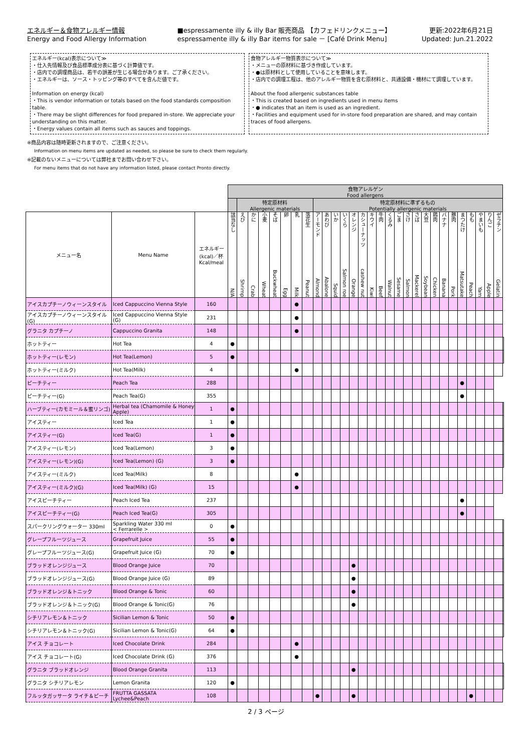エネルギー＆食物アレルギー情報
Energy and Food Allergy Information
■espressamente illy & illy Bar 販売商品 【カフェドリンクメニュー】
espressamente illy & illy Bar items for sale － [Café Drink Menu]
更新:2022年6月21日
Updated: Jun.21.2022
エネルギー(kcal)表示について≫
・仕入先情報及び食品標準成分表に基づく計算値です。
・店内での調理商品は、若干の誤差が生じる場合があります。ご了承ください。
・エネルギーは、ソース・トッピング等のすべてを含んだ値です。
Information on energy (kcal)
・This is vendor information or totals based on the food standards composition table.
・There may be slight differences for food prepared in-store. We appreciate your understanding on this matter.
・Energy values contain all items such as sauces and toppings.
食物アレルギー物質表示について≫
・メニューの原材料に基づき作成しています。
・●は原材料として使用していることを意味します。
・店内での調理工程は、他のアレルギー物質を含む原材料と、共通設備・機材にて調理しています。
About the food allergenic substances table
・This is created based on ingredients used in menu items
・● indicates that an item is used as an ingredient.
・Facilities and equipment used for in-store food preparation are shared, and may contain traces of food allergens.
※商品内容は随時更新されますので、ご注意ください。
Information on menu items are updated as needed, so please be sure to check them regularly.
※記載のないメニューについては弊社までお問い合わせ下さい。
For menu items that do not have any information listed, please contact Pronto directly.
| | | | 食物アレルゲン Food allergens | | | | | | | | | | | | | | | | | | | | | | | | | | | | | |
| | | | | 特定原材料 Allergenic materials | | | | | | | 特定原材料に準ずるもの Potentially allergenic materials | | | | | | | | | | | | | | | | | | | | | |
| メニュー名 | Menu Name | エネルギー (kcal)／杯 Kcal/meal | 該当なし N/A | えび Shrimp | かに Crab | 小麦 Wheat | そば Buckwheat | 卵 Egg | 乳 Milk | 落花生 Peanut | アーモンド Almond | あわび Abalone | いか Squid | いくら Salmon roe | オレンジ Orange | カシューナッツ cashew nut | キウイ Kiwi | 牛肉 Beef | くるみ Walnut | ごま Sesame | さけ Salmon | さば Mackerel | 大豆 Soybean | 鶏肉 Chicken | バナナ Banana | 豚肉 Pork | まつたけ Matsutake | もも Peach | やまいも Yam | りんご Apple | ゼラチン Gelatin | |
| アイスカプチーノウィーンスタイル | Iced Cappuccino Vienna Style | 160 | | | | | | | ● | | | | | | | | | | | | | | | | | | | | | | | |
| アイスカプチーノウィーンスタイル(G) | Iced Cappuccino Vienna Style (G) | 231 | | | | | | | ● | | | | | | | | | | | | | | | | | | | | | | | |
| グラニタ カプチーノ | Cappuccino Granita | 148 | | | | | | | ● | | | | | | | | | | | | | | | | | | | | | | | |
| ホットティー | Hot Tea | 4 | ● | | | | | | | | | | | | | | | | | | | | | | | | | | | | | |
| ホットティー(レモン) | Hot Tea(Lemon) | 5 | ● | | | | | | | | | | | | | | | | | | | | | | | | | | | | | |
| ホットティー(ミルク) | Hot Tea(Milk) | 4 | | | | | | | ● | | | | | | | | | | | | | | | | | | | | | | | |
| ピーチティー | Peach Tea | 288 | | | | | | | | | | | | | | | | | | | | | | | | | ● | | | | | |
| ピーチティー(G) | Peach Tea(G) | 355 | | | | | | | | | | | | | | | | | | | | | | | | | ● | | | | | |
| ハーブティー(カモミール＆蜜リンゴ) | Herbal tea (Chamomile & Honey Apple) | 1 | ● | | | | | | | | | | | | | | | | | | | | | | | | | | | | | |
| アイスティー | Iced Tea | 1 | ● | | | | | | | | | | | | | | | | | | | | | | | | | | | | | |
| アイスティー(G) | Iced Tea(G) | 1 | ● | | | | | | | | | | | | | | | | | | | | | | | | | | | | | |
| アイスティー(レモン) | Iced Tea(Lemon) | 3 | ● | | | | | | | | | | | | | | | | | | | | | | | | | | | | | |
| アイスティー(レモン)(G) | Iced Tea(Lemon) (G) | 3 | ● | | | | | | | | | | | | | | | | | | | | | | | | | | | | | |
| アイスティー(ミルク) | Iced Tea(Milk) | 8 | | | | | | | ● | | | | | | | | | | | | | | | | | | | | | | | |
| アイスティー(ミルク)(G) | Iced Tea(Milk) (G) | 15 | | | | | | | ● | | | | | | | | | | | | | | | | | | | | | | | |
| アイスピーチティー | Peach Iced Tea | 237 | | | | | | | | | | | | | | | | | | | | | | | | | ● | | | | | |
| アイスピーチティー(G) | Peach Iced Tea(G) | 305 | | | | | | | | | | | | | | | | | | | | | | | | | ● | | | | | |
| スパークリングウォーター 330ml | Sparkling Water 330 ml < Ferrarelle > | 0 | ● | | | | | | | | | | | | | | | | | | | | | | | | | | | | | |
| グレープフルーツジュース | Grapefruit Juice | 55 | ● | | | | | | | | | | | | | | | | | | | | | | | | | | | | | |
| グレープフルーツジュース(G) | Grapefruit Juice (G) | 70 | ● | | | | | | | | | | | | | | | | | | | | | | | | | | | | | |
| ブラッドオレンジジュース | Blood Orange Juice | 70 | | | | | | | | | | | | | ● | | | | | | | | | | | | | | | | | |
| ブラッドオレンジジュース(G) | Blood Orange Juice (G) | 89 | | | | | | | | | | | | | ● | | | | | | | | | | | | | | | | | |
| ブラッドオレンジ＆トニック | Blood Orange & Tonic | 60 | | | | | | | | | | | | | ● | | | | | | | | | | | | | | | | | |
| ブラッドオレンジ＆トニック(G) | Blood Orange & Tonic(G) | 76 | | | | | | | | | | | | | ● | | | | | | | | | | | | | | | | | |
| シチリアレモン＆トニック | Sicilian Lemon & Tonic | 50 | ● | | | | | | | | | | | | | | | | | | | | | | | | | | | | | |
| シチリアレモン＆トニック(G) | Sicilian Lemon & Tonic(G) | 64 | ● | | | | | | | | | | | | | | | | | | | | | | | | | | | | | |
| アイス チョコレート | Iced Chocolate Drink | 284 | | | | | | | ● | | | | | | | | | | | | | | | | | | | | | | | |
| アイス チョコレート(G) | Iced Chocolate Drink (G) | 376 | | | | | | | ● | | | | | | | | | | | | | | | | | | | | | | | |
| グラニタ ブラッドオレンジ | Blood Orange Granita | 113 | | | | | | | | | | | | | ● | | | | | | | | | | | | | | | | | |
| グラニタ シチリアレモン | Lemon Granita | 120 | ● | | | | | | | | | | | | | | | | | | | | | | | | | | | | | |
| フルッタガッサータ ライチ＆ピーチ | FRUTTA GASSATA Lychee&Peach | 108 | | | | | | | | | ● | | | | ● | | | | | | | | | | | | | ● | | | | |
2 / 3 ページ